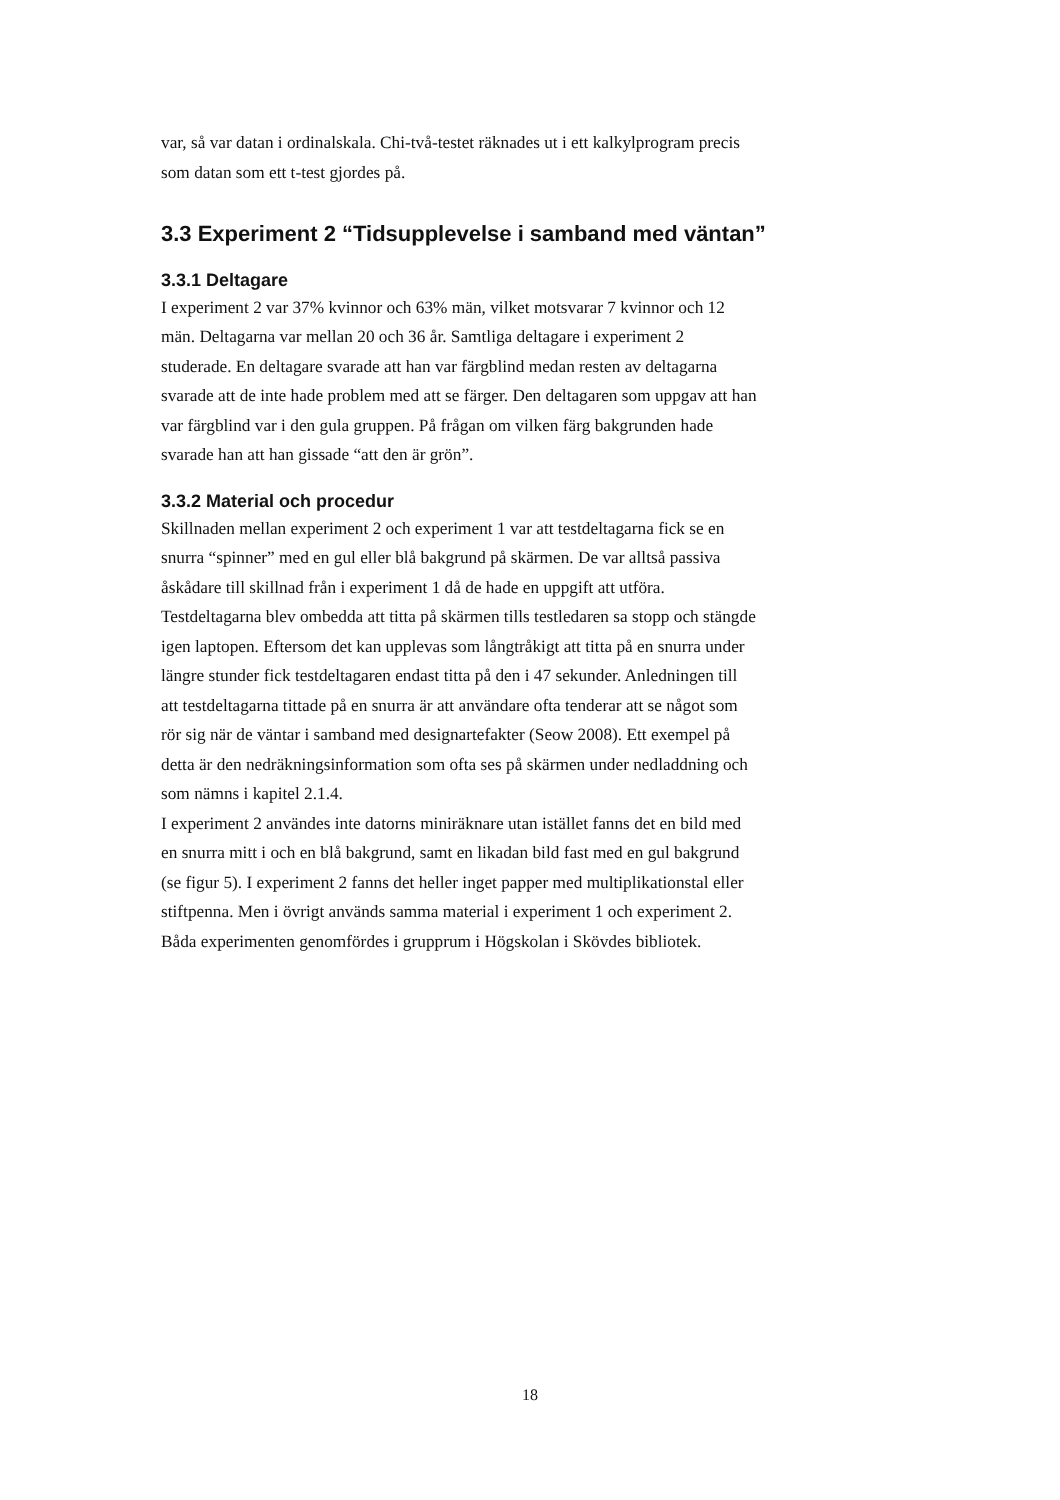var, så var datan i ordinalskala. Chi-två-testet räknades ut i ett kalkylprogram precis
som datan som ett t-test gjordes på.
3.3 Experiment 2 “Tidsupplevelse i samband med väntan”
3.3.1 Deltagare
I experiment 2 var 37% kvinnor och 63% män, vilket motsvarar 7 kvinnor och 12
män. Deltagarna var mellan 20 och 36 år. Samtliga deltagare i experiment 2
studerade. En deltagare svarade att han var färgblind medan resten av deltagarna
svarade att de inte hade problem med att se färger. Den deltagaren som uppgav att han
var färgblind var i den gula gruppen. På frågan om vilken färg bakgrunden hade
svarade han att han gissade “att den är grön”.
3.3.2 Material och procedur
Skillnaden mellan experiment 2 och experiment 1 var att testdeltagarna fick se en
snurra “spinner” med en gul eller blå bakgrund på skärmen. De var alltså passiva
åskådare till skillnad från i experiment 1 då de hade en uppgift att utföra.
Testdeltagarna blev ombedda att titta på skärmen tills testledaren sa stopp och stängde
igen laptopen. Eftersom det kan upplevas som långtråkigt att titta på en snurra under
längre stunder fick testdeltagaren endast titta på den i 47 sekunder. Anledningen till
att testdeltagarna tittade på en snurra är att användare ofta tenderar att se något som
rör sig när de väntar i samband med designartefakter (Seow 2008). Ett exempel på
detta är den nedräkningsinformation som ofta ses på skärmen under nedladdning och
som nämns i kapitel 2.1.4.
I experiment 2 användes inte datorns miniräknare utan istället fanns det en bild med
en snurra mitt i och en blå bakgrund, samt en likadan bild fast med en gul bakgrund
(se figur 5). I experiment 2 fanns det heller inget papper med multiplikationstal eller
stiftpenna. Men i övrigt används samma material i experiment 1 och experiment 2.
Båda experimenten genomfördes i grupprum i Högskolan i Skövdes bibliotek.
18